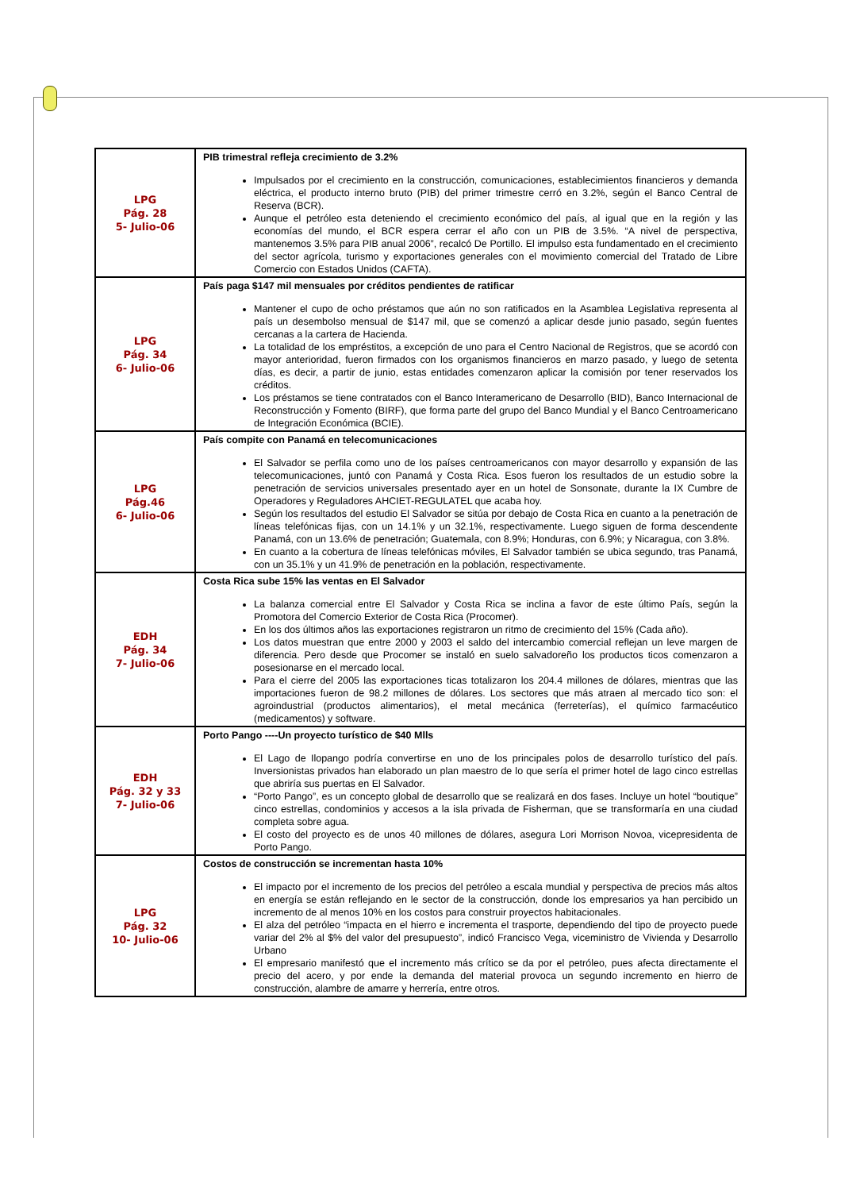| LPG Pág. 28 5- Julio-06 | PIB trimestral refleja crecimiento de 3.2% Impulsados por el crecimiento en la construcción, comunicaciones, establecimientos financieros y demanda eléctrica, el producto interno bruto (PIB) del primer trimestre cerró en 3.2%, según el Banco Central de Reserva (BCR). Aunque el petróleo esta deteniendo el crecimiento económico del país, al igual que en la región y las economías del mundo, el BCR espera cerrar el año con un PIB de 3.5%. “A nivel de perspectiva, mantenemos 3.5% para PIB anual 2006”, recalcó De Portillo. El impulso esta fundamentado en el crecimiento del sector agrícola, turismo y exportaciones generales con el movimiento comercial del Tratado de Libre Comercio con Estados Unidos (CAFTA). |
| LPG Pág. 34 6- Julio-06 | País paga $147 mil mensuales por créditos pendientes de ratificar Mantener el cupo de ocho préstamos que aún no son ratificados en la Asamblea Legislativa representa al país un desembolso mensual de $147 mil, que se comenzó a aplicar desde junio pasado, según fuentes cercanas a la cartera de Hacienda. La totalidad de los empréstitos, a excepción de uno para el Centro Nacional de Registros, que se acordó con mayor anterioridad, fueron firmados con los organismos financieros en marzo pasado, y luego de setenta días, es decir, a partir de junio, estas entidades comenzaron aplicar la comisión por tener reservados los créditos. Los préstamos se tiene contratados con el Banco Interamericano de Desarrollo (BID), Banco Internacional de Reconstrucción y Fomento (BIRF), que forma parte del grupo del Banco Mundial y el Banco Centroamericano de Integración Económica (BCIE). |
| LPG Pág.46 6- Julio-06 | País compite con Panamá en telecomunicaciones El Salvador se perfila como uno de los países centroamericanos con mayor desarrollo y expansión de las telecomunicaciones, juntó con Panamá y Costa Rica. Esos fueron los resultados de un estudio sobre la penetración de servicios universales presentado ayer en un hotel de Sonsonate, durante la IX Cumbre de Operadores y Reguladores AHCIET-REGULATEL que acaba hoy. Según los resultados del estudio El Salvador se sitúa por debajo de Costa Rica en cuanto a la penetración de líneas telefónicas fijas, con un 14.1% y un 32.1%, respectivamente. Luego siguen de forma descendente Panamá, con un 13.6% de penetración; Guatemala, con 8.9%; Honduras, con 6.9%; y Nicaragua, con 3.8%. En cuanto a la cobertura de líneas telefónicas móviles, El Salvador también se ubica segundo, tras Panamá, con un 35.1% y un 41.9% de penetración en la población, respectivamente. |
| EDH Pág. 34 7- Julio-06 | Costa Rica sube 15% las ventas en El Salvador La balanza comercial entre El Salvador y Costa Rica se inclina a favor de este último País, según la Promotora del Comercio Exterior de Costa Rica (Procomer). En los dos últimos años las exportaciones registraron un ritmo de crecimiento del 15% (Cada año). Los datos muestran que entre 2000 y 2003 el saldo del intercambio comercial reflejan un leve margen de diferencia. Pero desde que Procomer se instaló en suelo salvadoreño los productos ticos comenzaron a posesionarse en el mercado local. Para el cierre del 2005 las exportaciones ticas totalizaron los 204.4 millones de dólares, mientras que las importaciones fueron de 98.2 millones de dólares. Los sectores que más atraen al mercado tico son: el agroindustrial (productos alimentarios), el metal mecánica (ferreterías), el químico farmacéutico (medicamentos) y software. |
| EDH Pág. 32 y 33 7- Julio-06 | Porto Pango ----Un proyecto turístico de $40 Mlls El Lago de Ilopango podría convertirse en uno de los principales polos de desarrollo turístico del país. Inversionistas privados han elaborado un plan maestro de lo que sería el primer hotel de lago cinco estrellas que abriría sus puertas en El Salvador. “Porto Pango”, es un concepto global de desarrollo que se realizará en dos fases. Incluye un hotel “boutique” cinco estrellas, condominios y accesos a la isla privada de Fisherman, que se transformaría en una ciudad completa sobre agua. El costo del proyecto es de unos 40 millones de dólares, asegura Lori Morrison Novoa, vicepresidenta de Porto Pango. |
| LPG Pág. 32 10- Julio-06 | Costos de construcción se incrementan hasta 10% El impacto por el incremento de los precios del petróleo a escala mundial y perspectiva de precios más altos en energía se están reflejando en le sector de la construcción, donde los empresarios ya han percibido un incremento de al menos 10% en los costos para construir proyectos habitacionales. El alza del petróleo “impacta en el hierro e incrementa el trasporte, dependiendo del tipo de proyecto puede variar del 2% al $% del valor del presupuesto”, indicó Francisco Vega, viceministro de Vivienda y Desarrollo Urbano El empresario manifestó que el incremento más crítico se da por el petróleo, pues afecta directamente el precio del acero, y por ende la demanda del material provoca un segundo incremento en hierro de construcción, alambre de amarre y herrería, entre otros. |